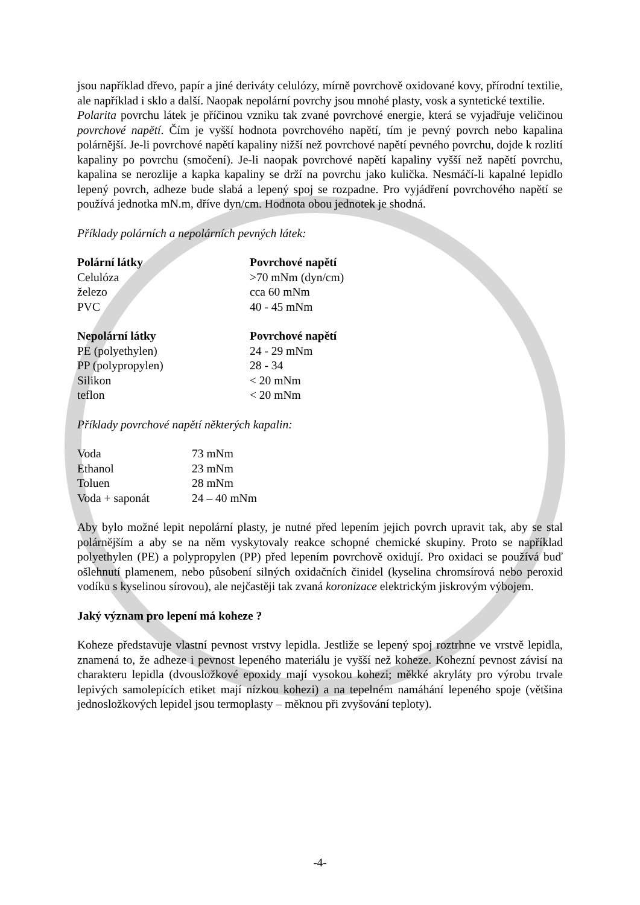jsou například dřevo, papír a jiné deriváty celulózy, mírně povrchově oxidované kovy, přírodní textilie, ale například i sklo a další. Naopak nepolární povrchy jsou mnohé plasty, vosk a syntetické textilie.
Polarita povrchu látek je příčinou vzniku tak zvané povrchové energie, která se vyjadřuje veličinou povrchové napětí. Čím je vyšší hodnota povrchového napětí, tím je pevný povrch nebo kapalina polárnější. Je-li povrchové napětí kapaliny nižší než povrchové napětí pevného povrchu, dojde k rozlití kapaliny po povrchu (smočení). Je-li naopak povrchové napětí kapaliny vyšší než napětí povrchu, kapalina se nerozlije a kapka kapaliny se drží na povrchu jako kulička. Nesmáčí-li kapalné lepidlo lepený povrch, adheze bude slabá a lepený spoj se rozpadne. Pro vyjádření povrchového napětí se používá jednotka mN.m, dříve dyn/cm. Hodnota obou jednotek je shodná.
Příklady polárních a nepolárních pevných látek:
| Polární látky | Povrchové napětí |
| --- | --- |
| Celulóza | >70 mNm (dyn/cm) |
| železo | cca 60 mNm |
| PVC | 40 - 45 mNm |
| Nepolární látky | Povrchové napětí |
| PE (polyethylen) | 24 - 29 mNm |
| PP (polypropylen) | 28 - 34 |
| Silikon | < 20 mNm |
| teflon | < 20 mNm |
Příklady povrchové napětí některých kapalin:
| Voda | 73 mNm |
| Ethanol | 23 mNm |
| Toluen | 28 mNm |
| Voda + saponát | 24 – 40 mNm |
Aby bylo možné lepit nepolární plasty, je nutné před lepením jejich povrch upravit tak, aby se stal polárnějším a aby se na něm vyskytovaly reakce schopné chemické skupiny. Proto se například polyethylen (PE) a polypropylen (PP) před lepením povrchově oxidují. Pro oxidaci se používá buď ošlehnutí plamenem, nebo působení silných oxidačních činidel (kyselina chromsírová nebo peroxid vodíku s kyselinou sírovou), ale nejčastěji tak zvaná koronizace elektrickým jiskrovým výbojem.
Jaký význam pro lepení má koheze ?
Koheze představuje vlastní pevnost vrstvy lepidla. Jestliže se lepený spoj roztrhne ve vrstvě lepidla, znamená to, že adheze i pevnost lepeného materiálu je vyšší než koheze. Kohezní pevnost závisí na charakteru lepidla (dvousložkové epoxidy mají vysokou kohezi; měkké akryláty pro výrobu trvale lepivých samolepících etiket mají nízkou kohezi) a na tepelném namáhání lepeného spoje (většina jednosložkových lepidel jsou termoplasty – měknou při zvyšování teploty).
-4-